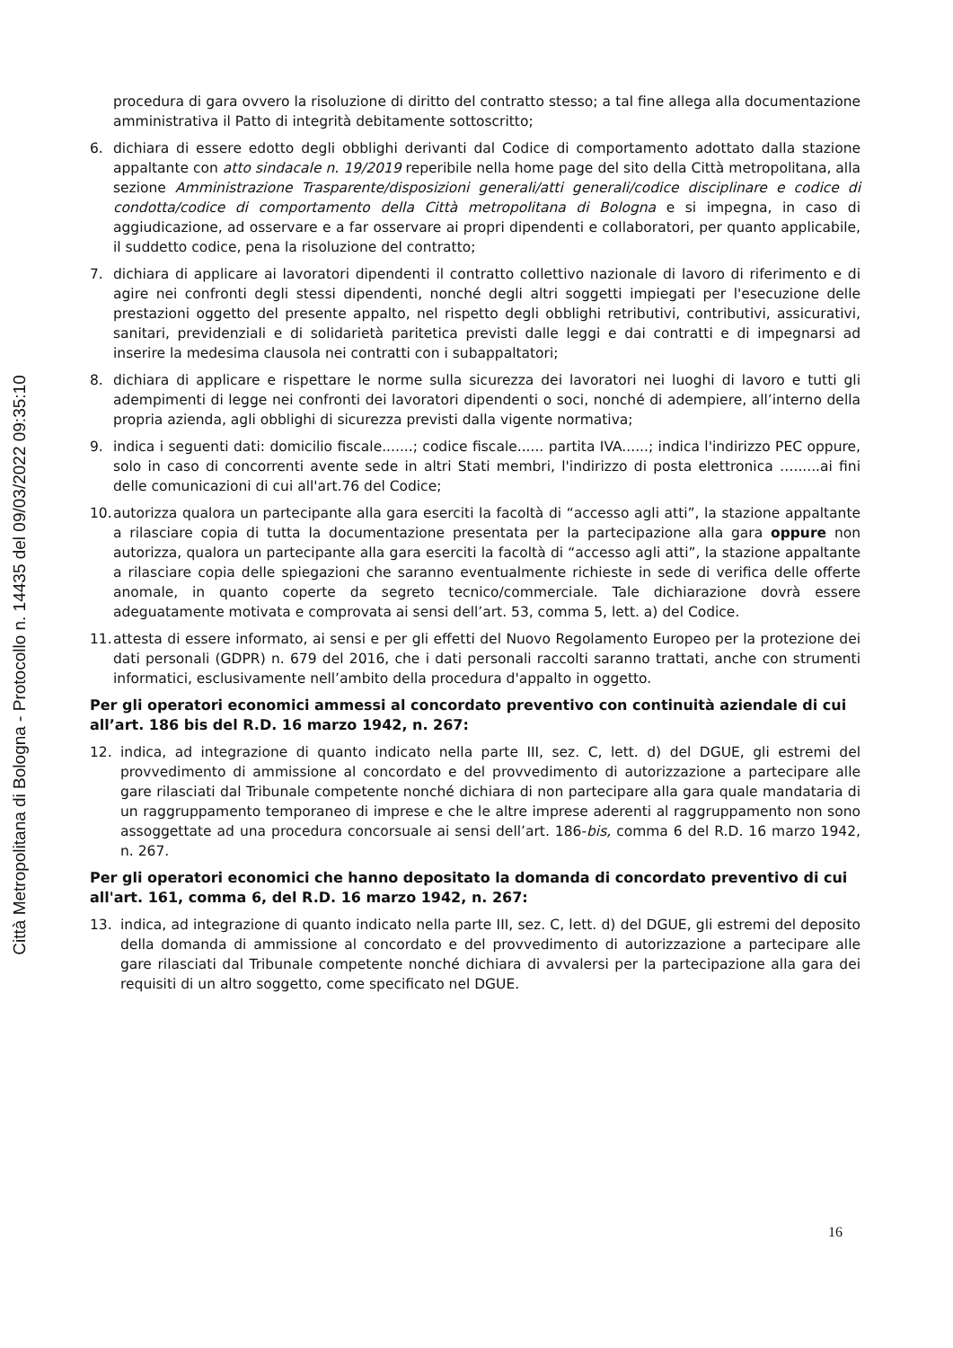Città Metropolitana di Bologna - Protocollo n. 14435 del 09/03/2022 09:35:10
procedura di gara ovvero la risoluzione di diritto del contratto stesso; a tal fine allega alla documentazione amministrativa il Patto di integrità debitamente sottoscritto;
6. dichiara di essere edotto degli obblighi derivanti dal Codice di comportamento adottato dalla stazione appaltante con atto sindacale n. 19/2019 reperibile nella home page del sito della Città metropolitana, alla sezione Amministrazione Trasparente/disposizioni generali/atti generali/codice disciplinare e codice di condotta/codice di comportamento della Città metropolitana di Bologna e si impegna, in caso di aggiudicazione, ad osservare e a far osservare ai propri dipendenti e collaboratori, per quanto applicabile, il suddetto codice, pena la risoluzione del contratto;
7. dichiara di applicare ai lavoratori dipendenti il contratto collettivo nazionale di lavoro di riferimento e di agire nei confronti degli stessi dipendenti, nonché degli altri soggetti impiegati per l'esecuzione delle prestazioni oggetto del presente appalto, nel rispetto degli obblighi retributivi, contributivi, assicurativi, sanitari, previdenziali e di solidarietà paritetica previsti dalle leggi e dai contratti e di impegnarsi ad inserire la medesima clausola nei contratti con i subappaltatori;
8. dichiara di applicare e rispettare le norme sulla sicurezza dei lavoratori nei luoghi di lavoro e tutti gli adempimenti di legge nei confronti dei lavoratori dipendenti o soci, nonché di adempiere, all’interno della propria azienda, agli obblighi di sicurezza previsti dalla vigente normativa;
9. indica i seguenti dati: domicilio fiscale.......; codice fiscale...... partita IVA......; indica l'indirizzo PEC oppure, solo in caso di concorrenti avente sede in altri Stati membri, l'indirizzo di posta elettronica …......ai fini delle comunicazioni di cui all'art.76 del Codice;
10. autorizza qualora un partecipante alla gara eserciti la facoltà di “accesso agli atti”, la stazione appaltante a rilasciare copia di tutta la documentazione presentata per la partecipazione alla gara oppure non autorizza, qualora un partecipante alla gara eserciti la facoltà di “accesso agli atti”, la stazione appaltante a rilasciare copia delle spiegazioni che saranno eventualmente richieste in sede di verifica delle offerte anomale, in quanto coperte da segreto tecnico/commerciale. Tale dichiarazione dovrà essere adeguatamente motivata e comprovata ai sensi dell’art. 53, comma 5, lett. a) del Codice.
11. attesta di essere informato, ai sensi e per gli effetti del Nuovo Regolamento Europeo per la protezione dei dati personali (GDPR) n. 679 del 2016, che i dati personali raccolti saranno trattati, anche con strumenti informatici, esclusivamente nell’ambito della procedura d'appalto in oggetto.
Per gli operatori economici ammessi al concordato preventivo con continuità aziendale di cui all’art. 186 bis del R.D. 16 marzo 1942, n. 267:
12. indica, ad integrazione di quanto indicato nella parte III, sez. C, lett. d) del DGUE, gli estremi del provvedimento di ammissione al concordato e del provvedimento di autorizzazione a partecipare alle gare rilasciati dal Tribunale competente nonché dichiara di non partecipare alla gara quale mandataria di un raggruppamento temporaneo di imprese e che le altre imprese aderenti al raggruppamento non sono assoggettate ad una procedura concorsuale ai sensi dell’art. 186-bis, comma 6 del R.D. 16 marzo 1942, n. 267.
Per gli operatori economici che hanno depositato la domanda di concordato preventivo di cui all'art. 161, comma 6, del R.D. 16 marzo 1942, n. 267:
13. indica, ad integrazione di quanto indicato nella parte III, sez. C, lett. d) del DGUE, gli estremi del deposito della domanda di ammissione al concordato e del provvedimento di autorizzazione a partecipare alle gare rilasciati dal Tribunale competente nonché dichiara di avvalersi per la partecipazione alla gara dei requisiti di un altro soggetto, come specificato nel DGUE.
16